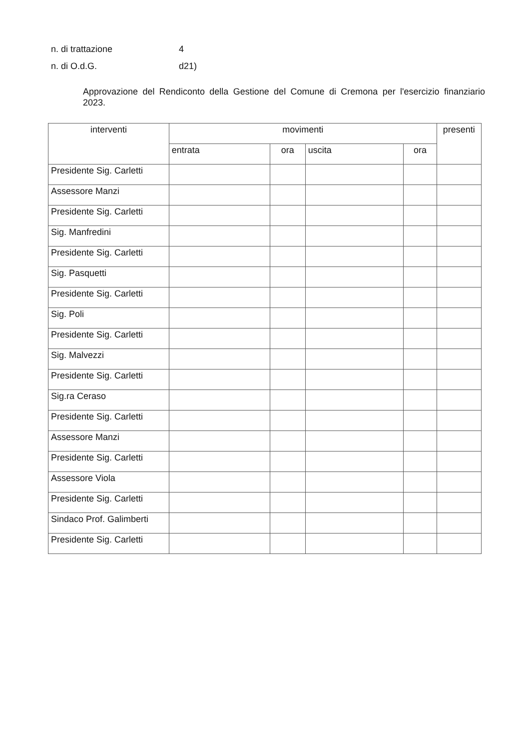n. di trattazione 4
n. di O.d.G. d21)
Approvazione del Rendiconto della Gestione del Comune di Cremona per l'esercizio finanziario 2023.
| interventi | movimenti | | | | presenti |
| --- | --- | --- | --- | --- | --- |
| | entrata | ora | uscita | ora | |
| Presidente Sig. Carletti | | | | | |
| Assessore Manzi | | | | | |
| Presidente Sig. Carletti | | | | | |
| Sig. Manfredini | | | | | |
| Presidente Sig. Carletti | | | | | |
| Sig. Pasquetti | | | | | |
| Presidente Sig. Carletti | | | | | |
| Sig. Poli | | | | | |
| Presidente Sig. Carletti | | | | | |
| Sig. Malvezzi | | | | | |
| Presidente Sig. Carletti | | | | | |
| Sig.ra Ceraso | | | | | |
| Presidente Sig. Carletti | | | | | |
| Assessore Manzi | | | | | |
| Presidente Sig. Carletti | | | | | |
| Assessore Viola | | | | | |
| Presidente Sig. Carletti | | | | | |
| Sindaco Prof. Galimberti | | | | | |
| Presidente Sig. Carletti | | | | | |